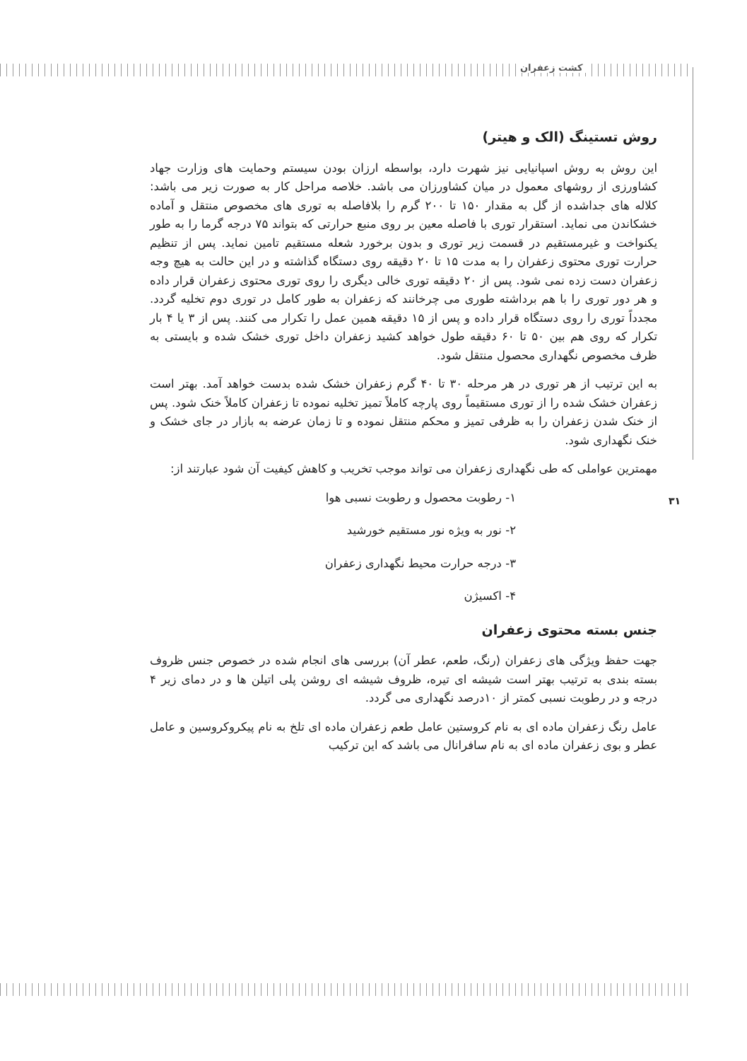کشت زعفران
روش تستینگ (الک و هیتر)
این روش به روش اسپانیایی نیز شهرت دارد، بواسطه ارزان بودن سیستم وحمایت های وزارت جهاد کشاورزی از روشهای معمول در میان کشاورزان می باشد. خلاصه مراحل کار به صورت زیر می باشد: کلاله های جداشده از گل به مقدار ۱۵۰ تا ۲۰۰ گرم را بلافاصله به توری های مخصوص منتقل و آماده خشکاندن می نماید. استقرار توری با فاصله معین بر روی منبع حرارتی که بتواند ۷۵ درجه گرما را به طور یکنواخت و غیرمستقیم در قسمت زیر توری و بدون برخورد شعله مستقیم تامین نماید. پس از تنظیم حرارت توری محتوی زعفران را به مدت ۱۵ تا ۲۰ دقیقه روی دستگاه گذاشته و در این حالت به هیچ وجه زعفران دست زده نمی شود. پس از ۲۰ دقیقه توری خالی دیگری را روی توری محتوی زعفران قرار داده و هر دور توری را با هم برداشته طوری می چرخانند که زعفران به طور کامل در توری دوم تخلیه گردد. مجدداً توری را روی دستگاه قرار داده و پس از ۱۵ دقیقه همین عمل را تکرار می کنند. پس از ۳ یا ۴ بار تکرار که روی هم بین ۵۰ تا ۶۰ دقیقه طول خواهد کشید زعفران داخل توری خشک شده و بایستی به ظرف مخصوص نگهداری محصول منتقل شود.
به این ترتیب از هر توری در هر مرحله ۳۰ تا ۴۰ گرم زعفران خشک شده بدست خواهد آمد. بهتر است زعفران خشک شده را از توری مستقیماً روی پارچه کاملاً تمیز تخلیه نموده تا زعفران کاملاً خنک شود. پس از خنک شدن زعفران را به ظرفی تمیز و محکم منتقل نموده و تا زمان عرضه به بازار در جای خشک و خنک نگهداری شود.
مهمترین عواملی که طی نگهداری زعفران می تواند موجب تخریب و کاهش کیفیت آن شود عبارتند از:
۱- رطوبت محصول و رطوبت نسبی هوا
۲- نور به ویژه نور مستقیم خورشید
۳- درجه حرارت محیط نگهداری زعفران
۴- اکسیژن
جنس بسته محتوی زعفران
جهت حفظ ویژگی های زعفران (رنگ، طعم، عطر آن) بررسی های انجام شده در خصوص جنس ظروف بسته بندی به ترتیب بهتر است شیشه ای تیره، ظروف شیشه ای روشن پلی اتیلن ها و در دمای زیر ۴ درجه و در رطوبت نسبی کمتر از ۱۰درصد نگهداری می گردد.
عامل رنگ زعفران ماده ای به نام کروستین عامل طعم زعفران ماده ای تلخ به نام پیکروکروسین و عامل عطر و بوی زعفران ماده ای به نام سافرانال می باشد که این ترکیب
۳۱